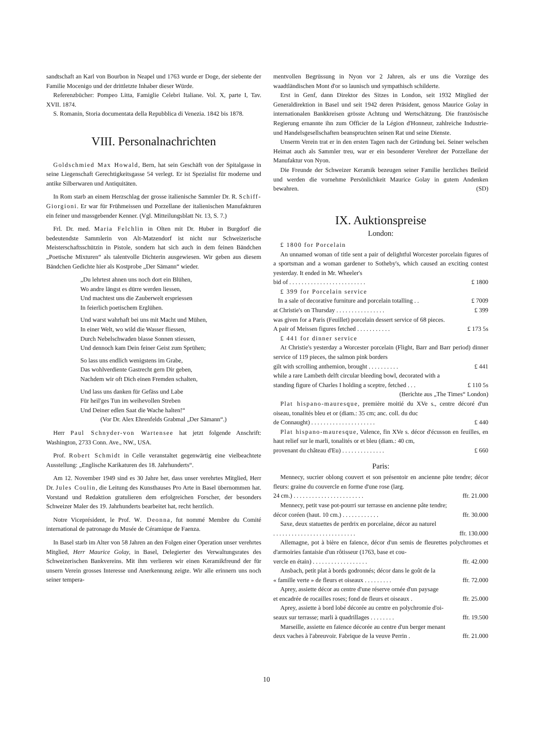sandtschaft an Karl von Bourbon in Neapel und 1763 wurde er Doge, der siebente der Familie Mocenigo und der drittletzte Inhaber dieser Würde.
Referenzbücher: Pompeo Litta, Famiglie Celebri Italiane. Vol. X, parte I, Tav. XVII. 1874.
S. Romanin, Storia documentata della Repubblica di Venezia. 1842 bis 1878.
VIII. Personalnachrichten
Goldschmied Max Howald, Bern, hat sein Geschäft von der Spitalgasse in seine Liegenschaft Gerechtigkeitsgasse 54 verlegt. Er ist Spezialist für moderne und antike Silberwaren und Antiquitäten.
In Rom starb an einem Herzschlag der grosse italienische Sammler Dr. R. Schiff-Giorgioni. Er war für Frühmeissen und Porzellane der italienischen Manufakturen ein feiner und massgebender Kenner. (Vgl. Mitteilungsblatt Nr. 13, S. 7.)
Frl. Dr. med. Maria Felchlin in Olten mit Dr. Huber in Burgdorf die bedeutendste Sammlerin von Alt-Matzendorf ist nicht nur Schweizerische Meisterschaftsschützin in Pistole, sondern hat sich auch in dem feinen Bändchen „Poetische Mixturen“ als talentvolle Dichterin ausgewiesen. Wir geben aus diesem Bändchen Gedichte hier als Kostprobe „Der Sämann“ wieder.
„Du lehrtest ahnen uns noch dort ein Blühen,
Wo andre längst es dürre werden liessen,
Und machtest uns die Zauberwelt erspriessen
In feierlich poetischem Erglühen.
Und warst wahrhaft bei uns mit Macht und Mühen,
In einer Welt, wo wild die Wasser fliessen,
Durch Nebelschwaden blasse Sonnen stiessen,
Und dennoch kam Dein feiner Geist zum Sprühen;
So lass uns endlich wenigstens im Grabe,
Das wohlverdiente Gastrecht gern Dir geben,
Nachdem wir oft Dich einen Fremden schalten,
Und lass uns danken für Gefäss und Labe
Für heil'ges Tun im weihevollen Streben
Und Deiner edlen Saat die Wache halten!“
(Vor Dr. Alex Ehrenfelds Grabmal „Der Sämann“.)
Herr Paul Schnyder-von Wartensee hat jetzt folgende Anschrift: Washington, 2733 Conn. Ave., NW., USA.
Prof. Robert Schmidt in Celle veranstaltet gegenwärtig eine vielbeachtete Ausstellung: „Englische Karikaturen des 18. Jahrhunderts“.
Am 12. November 1949 sind es 30 Jahre her, dass unser verehrtes Mitglied, Herr Dr. Jules Coulin, die Leitung des Kunsthauses Pro Arte in Basel übernommen hat. Vorstand und Redaktion gratulieren dem erfolgreichen Forscher, der besonders Schweizer Maler des 19. Jahrhunderts bearbeitet hat, recht herzlich.
Notre Viceprésident, le Prof. W. Deonna, fut nommé Membre du Comité international de patronage du Musée de Céramique de Faenza.
In Basel starb im Alter von 58 Jahren an den Folgen einer Operation unser verehrtes Mitglied, Herr Maurice Golay, in Basel, Delegierter des Verwaltungsrates des Schweizerischen Bankvereins. Mit ihm verlieren wir einen Keramikfreund der für unsern Verein grosses Interesse und Anerkennung zeigte. Wir alle erinnern uns noch seiner tempera-
mentvollen Begrüssung in Nyon vor 2 Jahren, als er uns die Vorzüge des waadtländischen Mont d'or so launisch und sympathisch schilderte.
Erst in Genf, dann Direktor des Sitzes in London, seit 1932 Mitglied der Generaldirektion in Basel und seit 1942 deren Präsident, genoss Maurice Golay in internationalen Bankkreisen grösste Achtung und Wertschätzung. Die französische Regierung ernannte ihn zum Officier de la Légion d'Honneur, zahlreiche Industrie- und Handelsgesellschaften beanspruchten seinen Rat und seine Dienste.
Unserm Verein trat er in den ersten Tagen nach der Gründung bei. Seiner welschen Heimat auch als Sammler treu, war er ein besonderer Verehrer der Porzellane der Manufaktur von Nyon.
Die Freunde der Schweizer Keramik bezeugen seiner Familie herzliches Beileid und werden die vornehme Persönlichkeit Maurice Golay in gutem Andenken bewahren. (SD)
IX. Auktionspreise
London:
£ 1800 for Porcelain
An unnamed woman of title sent a pair of delightful Worcester porcelain figures of a sportsman and a woman gardener to Sotheby's, which caused an exciting contest yesterday. It ended in Mr. Wheeler's
bid of . . . . . . . . . . . . . . . . . . . . . . . . . £ 1800
£ 399 for Porcelain service
In a sale of decorative furniture and porcelain totalling . . £ 7009
at Christie's on Thursday . . . . . . . . . . . . . . . . £ 399
was given for a Paris (Feuillet) porcelain dessert service of 68 pieces.
A pair of Meissen figures fetched . . . . . . . . . . . £ 173 5s
£ 441 for dinner service
At Christie's yesterday a Worcester porcelain (Flight, Barr and Barr period) dinner service of 119 pieces, the salmon pink borders
gilt with scrolling anthemion, brought . . . . . . . . . . £ 441
while a rare Lambeth delft circular bleeding bowl, decorated with a
standing figure of Charles I holding a sceptre, fetched . . . £ 110 5s
(Berichte aus „The Times“ London)
Plat hispano-mauresque, première moitié du XVe s., centre décoré d'un oiseau, tonalités bleu et or (diam.: 35 cm; anc. coll. du duc
de Connaught) . . . . . . . . . . . . . . . . . . . . . £ 440
Plat hispano-mauresque, Valence, fin XVe s. décor d'écusson en feuilles, en haut relief sur le marli, tonalités or et bleu (diam.: 40 cm,
provenant du château d'Eu) . . . . . . . . . . . . . . £ 660
Paris:
Mennecy, sucrier oblong couvert et son présentoir en ancienne pâte tendre; décor fleurs: graine du couvercle en forme d'une rose (larg.
24 cm.) . . . . . . . . . . . . . . . . . . . . . . . ffr. 21.000
Mennecy, petit vase pot-pourri sur terrasse en ancienne pâte tendre;
décor coréen (haut. 10 cm.) . . . . . . . . . . . . ffr. 30.000
Saxe, deux statuettes de perdrix en porcelaine, décor au naturel
. . . . . . . . . . . . . . . . . . . . . . . . . . . ffr. 130.000
Allemagne, pot à bière en faïence, décor d'un semis de fleurettes polychromes et d'armoiries fantaisie d'un rôtisseur (1763, base et cou-
vercle en étain) . . . . . . . . . . . . . . . . . . ffr. 42.000
Ansbach, petit plat à bords godronnés; décor dans le goût de la
« famille verte » de fleurs et oiseaux . . . . . . . . . ffr. 72.000
Aprey, assiette décor au centre d'une réserve ornée d'un paysage
et encadrée de rocailles roses; fond de fleurs et oiseaux . ffr. 25.000
Aprey, assiette à bord lobé décorée au centre en polychromie d'oi-
seaux sur terrasse; marli à quadrillages . . . . . . . . ffr. 19.500
Marseille, assiette en faïence décorée au centre d'un berger menant
deux vaches à l'abreuvoir. Fabrique de la veuve Perrin . ffr. 21.000
10